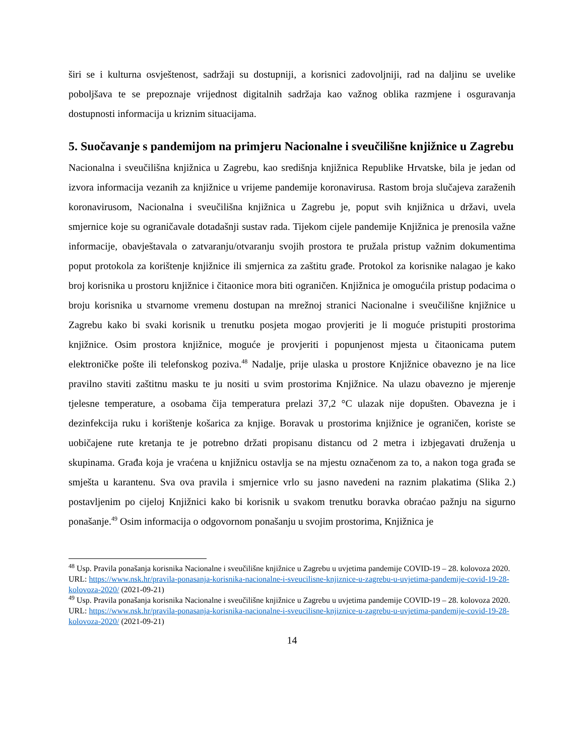širi se i kulturna osvještenost, sadržaji su dostupniji, a korisnici zadovoljniji, rad na daljinu se uvelike poboljšava te se prepoznaje vrijednost digitalnih sadržaja kao važnog oblika razmjene i osguravanja dostupnosti informacija u kriznim situacijama.
5. Suočavanje s pandemijom na primjeru Nacionalne i sveučilišne knjižnice u Zagrebu
Nacionalna i sveučilišna knjižnica u Zagrebu, kao središnja knjižnica Republike Hrvatske, bila je jedan od izvora informacija vezanih za knjižnice u vrijeme pandemije koronavirusa. Rastom broja slučajeva zaraženih koronavirusom, Nacionalna i sveučilišna knjižnica u Zagrebu je, poput svih knjižnica u državi, uvela smjernice koje su ograničavale dotadašnji sustav rada. Tijekom cijele pandemije Knjižnica je prenosila važne informacije, obavještavala o zatvaranju/otvaranju svojih prostora te pružala pristup važnim dokumentima poput protokola za korištenje knjižnice ili smjernica za zaštitu građe. Protokol za korisnike nalagao je kako broj korisnika u prostoru knjižnice i čitaonice mora biti ograničen. Knjižnica je omogućila pristup podacima o broju korisnika u stvarnome vremenu dostupan na mrežnoj stranici Nacionalne i sveučilišne knjižnice u Zagrebu kako bi svaki korisnik u trenutku posjeta mogao provjeriti je li moguće pristupiti prostorima knjižnice. Osim prostora knjižnice, moguće je provjeriti i popunjenost mjesta u čitaonicama putem elektroničke pošte ili telefonskog poziva.<sup>48</sup> Nadalje, prije ulaska u prostore Knjižnice obavezno je na lice pravilno staviti zaštitnu masku te ju nositi u svim prostorima Knjižnice. Na ulazu obavezno je mjerenje tjelesne temperature, a osobama čija temperatura prelazi 37,2 °C ulazak nije dopušten. Obavezna je i dezinfekcija ruku i korištenje košarica za knjige. Boravak u prostorima knjižnice je ograničen, koriste se uobičajene rute kretanja te je potrebno držati propisanu distancu od 2 metra i izbjegavati druženja u skupinama. Građa koja je vraćena u knjižnicu ostavlja se na mjestu označenom za to, a nakon toga građa se smješta u karantenu. Sva ova pravila i smjernice vrlo su jasno navedeni na raznim plakatima (Slika 2.) postavljenim po cijeloj Knjižnici kako bi korisnik u svakom trenutku boravka obraćao pažnju na sigurno ponašanje.<sup>49</sup> Osim informacija o odgovornom ponašanju u svojim prostorima, Knjižnica je
<sup>48</sup> Usp. Pravila ponašanja korisnika Nacionalne i sveučilišne knjižnice u Zagrebu u uvjetima pandemije COVID-19 – 28. kolovoza 2020. URL: https://www.nsk.hr/pravila-ponasanja-korisnika-nacionalne-i-sveucilisne-knjiznice-u-zagrebu-u-uvjetima-pandemije-covid-19-28-kolovoza-2020/ (2021-09-21)
<sup>49</sup> Usp. Pravila ponašanja korisnika Nacionalne i sveučilišne knjižnice u Zagrebu u uvjetima pandemije COVID-19 – 28. kolovoza 2020. URL: https://www.nsk.hr/pravila-ponasanja-korisnika-nacionalne-i-sveucilisne-knjiznice-u-zagrebu-u-uvjetima-pandemije-covid-19-28-kolovoza-2020/ (2021-09-21)
14